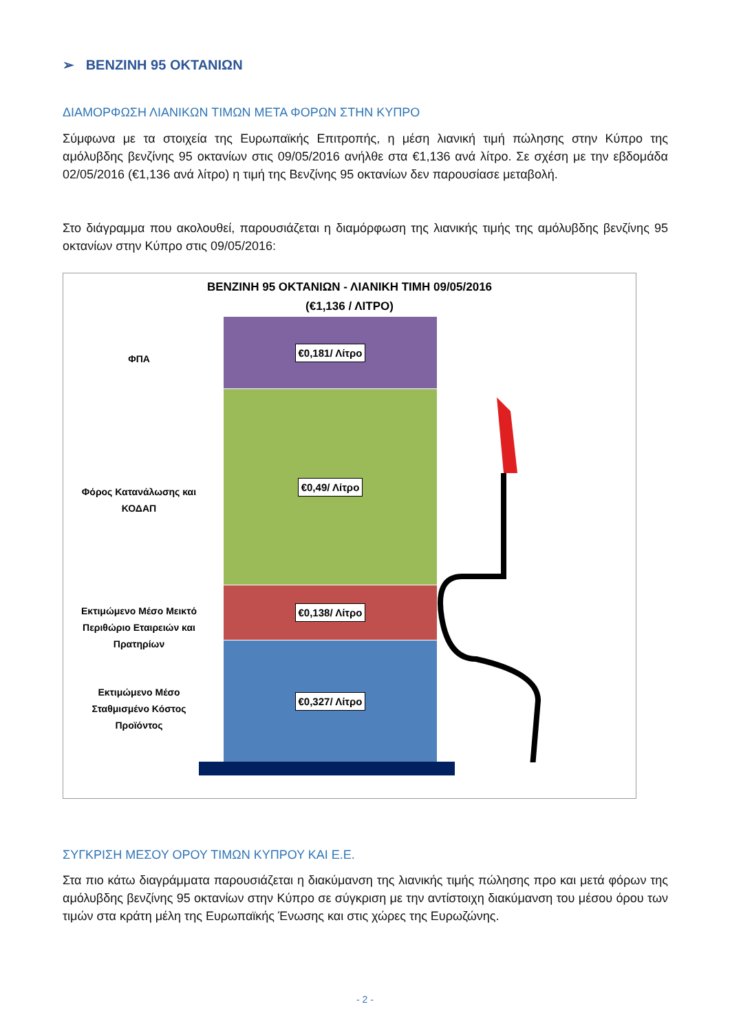➢ ΒΕΝΖΙΝΗ 95 ΟΚΤΑΝΙΩΝ
ΔΙΑΜΟΡΦΩΣΗ ΛΙΑΝΙΚΩΝ ΤΙΜΩΝ ΜΕΤΑ ΦΟΡΩΝ ΣΤΗΝ ΚΥΠΡΟ
Σύμφωνα με τα στοιχεία της Ευρωπαϊκής Επιτροπής, η μέση λιανική τιμή πώλησης στην Κύπρο της αμόλυβδης βενζίνης 95 οκτανίων στις 09/05/2016 ανήλθε στα €1,136 ανά λίτρο. Σε σχέση με την εβδομάδα 02/05/2016 (€1,136 ανά λίτρο) η τιμή της Βενζίνης 95 οκτανίων δεν παρουσίασε μεταβολή.
Στο διάγραμμα που ακολουθεί, παρουσιάζεται η διαμόρφωση της λιανικής τιμής της αμόλυβδης βενζίνης 95 οκτανίων στην Κύπρο στις 09/05/2016:
ΒΕΝΖΙΝΗ 95 ΟΚΤΑΝΙΩΝ - ΛΙΑΝΙΚΗ ΤΙΜΗ 09/05/2016
(€1,136 / ΛΙΤΡΟ)
ΦΠΑ
Φόρος Κατανάλωσης και ΚΟΔΑΠ
Εκτιμώμενο Μέσο Μεικτό Περιθώριο Εταιρειών και Πρατηρίων
Εκτιμώμενο Μέσο Σταθμισμένο Κόστος Προϊόντος
€0,181/ Λίτρο
€0,49/ Λίτρο
€0,138/ Λίτρο
€0,327/ Λίτρο
ΣΥΓΚΡΙΣΗ ΜΕΣΟΥ ΟΡΟΥ ΤΙΜΩΝ ΚΥΠΡΟΥ ΚΑΙ Ε.Ε.
Στα πιο κάτω διαγράμματα παρουσιάζεται η διακύμανση της λιανικής τιμής πώλησης προ και μετά φόρων της αμόλυβδης βενζίνης 95 οκτανίων στην Κύπρο σε σύγκριση με την αντίστοιχη διακύμανση του μέσου όρου των τιμών στα κράτη μέλη της Ευρωπαϊκής Ένωσης και στις χώρες της Ευρωζώνης.
- 2 -